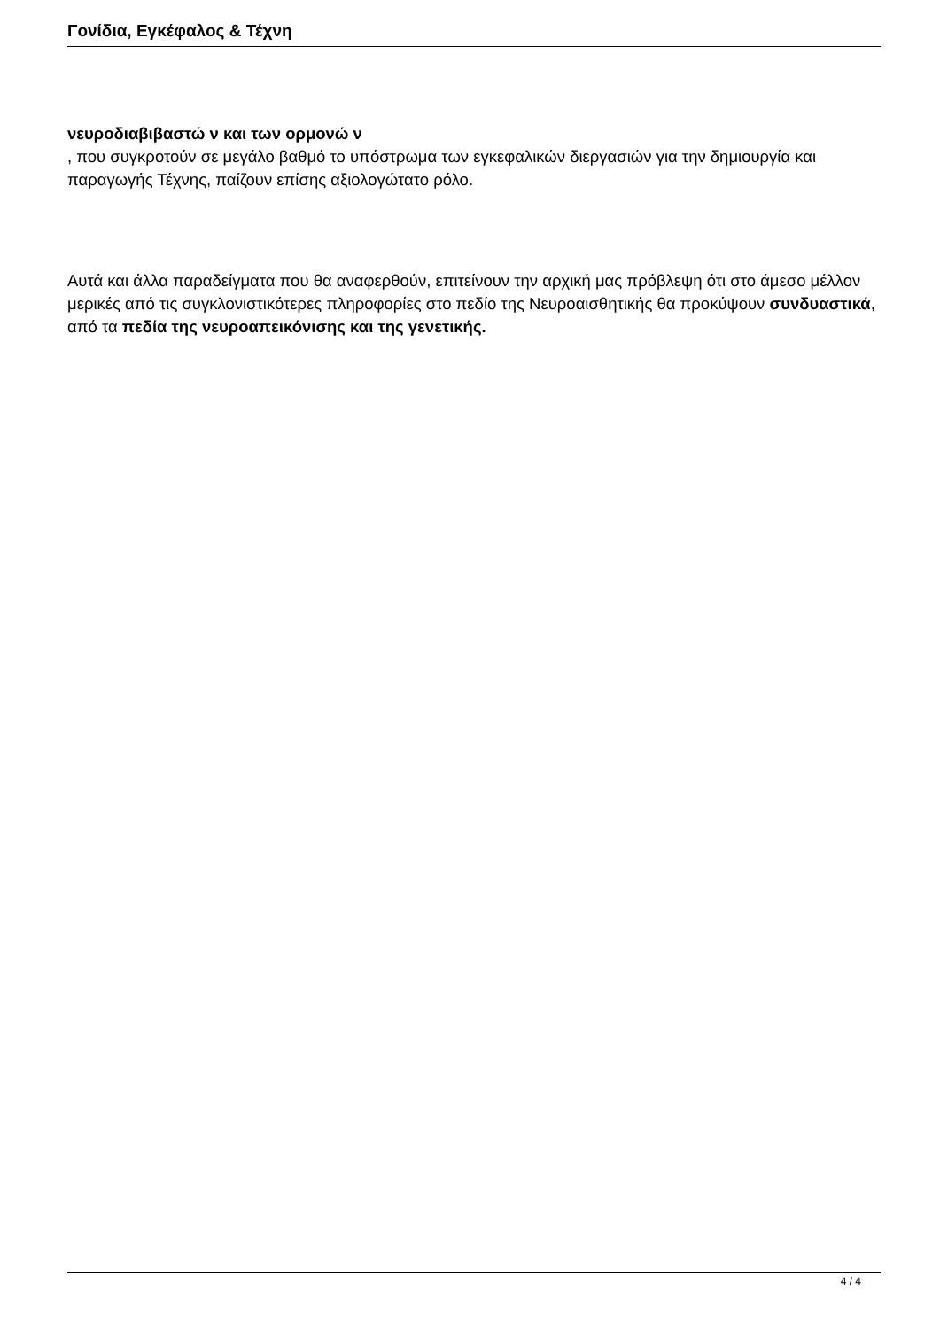Γονίδια, Εγκέφαλος & Τέχνη
νευροδιαβιβαστώ ν και των ορμονώ ν
, που συγκροτούν σε μεγάλο βαθμό το υπόστρωμα των εγκεφαλικών διεργασιών για την δημιουργία και παραγωγής Τέχνης, παίζουν επίσης αξιολογώτατο ρόλο.
Αυτά και άλλα παραδείγματα που θα αναφερθούν, επιτείνουν την αρχική μας πρόβλεψη ότι στο άμεσο μέλλον μερικές από τις συγκλονιστικότερες πληροφορίες στο πεδίο της Νευροαισθητικής θα προκύψουν συνδυαστικά, από τα πεδία της νευροαπεικόνισης και της γενετικής.
4 / 4